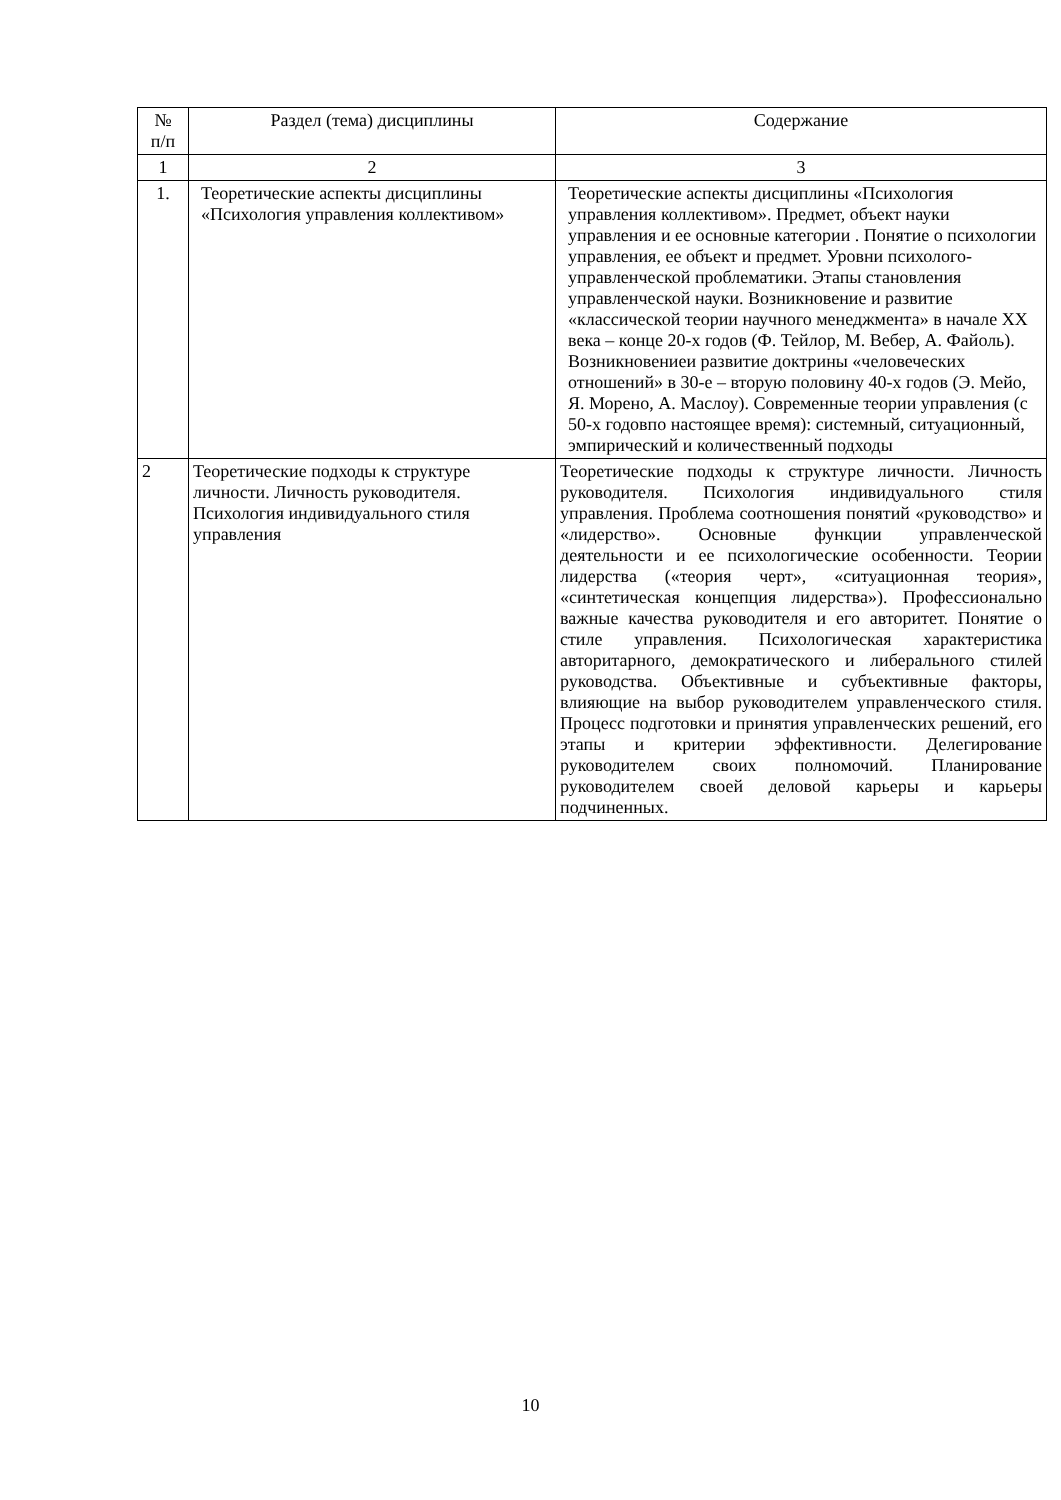| № п/п | Раздел (тема) дисциплины | Содержание |
| --- | --- | --- |
| 1 | 2 | 3 |
| 1. | Теоретические аспекты дисциплины «Психология управления коллективом» | Теоретические аспекты дисциплины «Психология управления коллективом». Предмет, объект науки управления и ее основные категории . Понятие о психологии управления, ее объект и предмет. Уровни психолого-управленческой проблематики. Этапы становления управленческой науки. Возникновение и развитие «классической теории научного менеджмента» в начале XX века – конце 20-х годов (Ф. Тейлор, М. Вебер, А. Файоль). Возникновениеи развитие доктрины «человеческих отношений» в 30-е – вторую половину 40-х годов (Э. Мейо, Я. Морено, А. Маслоу). Современные теории управления (с 50-х годовпо настоящее время): системный, ситуационный, эмпирический и количественный подходы |
| 2 | Теоретические подходы к структуре личности. Личность руководителя. Психология индивидуального стиля управления | Теоретические подходы к структуре личности. Личность руководителя. Психология индивидуального стиля управления. Проблема соотношения понятий «руководство» и «лидерство». Основные функции управленческой деятельности и ее психологические особенности. Теории лидерства («теория черт», «ситуационная теория», «синтетическая концепция лидерства»). Профессионально важные качества руководителя и его авторитет. Понятие о стиле управления. Психологическая характеристика авторитарного, демократического и либерального стилей руководства. Объективные и субъективные факторы, влияющие на выбор руководителем управленческого стиля. Процесс подготовки и принятия управленческих решений, его этапы и критерии эффективности. Делегирование руководителем своих полномочий. Планирование руководителем своей деловой карьеры и карьеры подчиненных. |
10